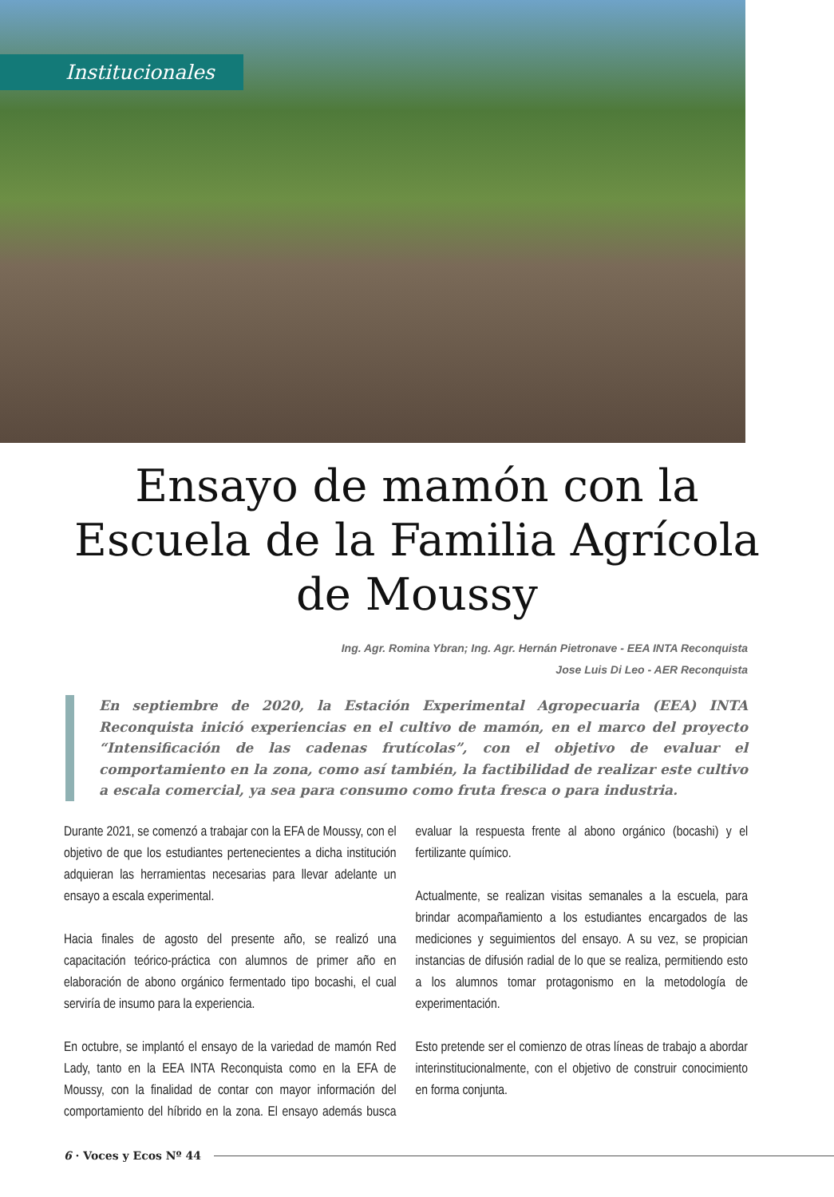Institucionales
Ensayo de mamón con la Escuela de la Familia Agrícola de Moussy
Ing. Agr. Romina Ybran; Ing. Agr. Hernán Pietronave - EEA INTA Reconquista
Jose Luis Di Leo - AER Reconquista
En septiembre de 2020, la Estación Experimental Agropecuaria (EEA) INTA Reconquista inició experiencias en el cultivo de mamón, en el marco del proyecto “Intensificación de las cadenas frutícolas”, con el objetivo de evaluar el comportamiento en la zona, como así también, la factibilidad de realizar este cultivo a escala comercial, ya sea para consumo como fruta fresca o para industria.
Durante 2021, se comenzó a trabajar con la EFA de Moussy, con el objetivo de que los estudiantes pertenecientes a dicha institución adquieran las herramientas necesarias para llevar adelante un ensayo a escala experimental.
Hacia finales de agosto del presente año, se realizó una capacitación teórico-práctica con alumnos de primer año en elaboración de abono orgánico fermentado tipo bocashi, el cual serviría de insumo para la experiencia.
En octubre, se implantó el ensayo de la variedad de mamón Red Lady, tanto en la EEA INTA Reconquista como en la EFA de Moussy, con la finalidad de contar con mayor información del comportamiento del híbrido en la zona. El ensayo además busca evaluar la respuesta frente al abono orgánico (bocashi) y el fertilizante químico.
Actualmente, se realizan visitas semanales a la escuela, para brindar acompañamiento a los estudiantes encargados de las mediciones y seguimientos del ensayo. A su vez, se propician instancias de difusión radial de lo que se realiza, permitiendo esto a los alumnos tomar protagonismo en la metodología de experimentación.
Esto pretende ser el comienzo de otras líneas de trabajo a abordar interinstitucionalmente, con el objetivo de construir conocimiento en forma conjunta.
6 · Voces y Ecos Nº 44